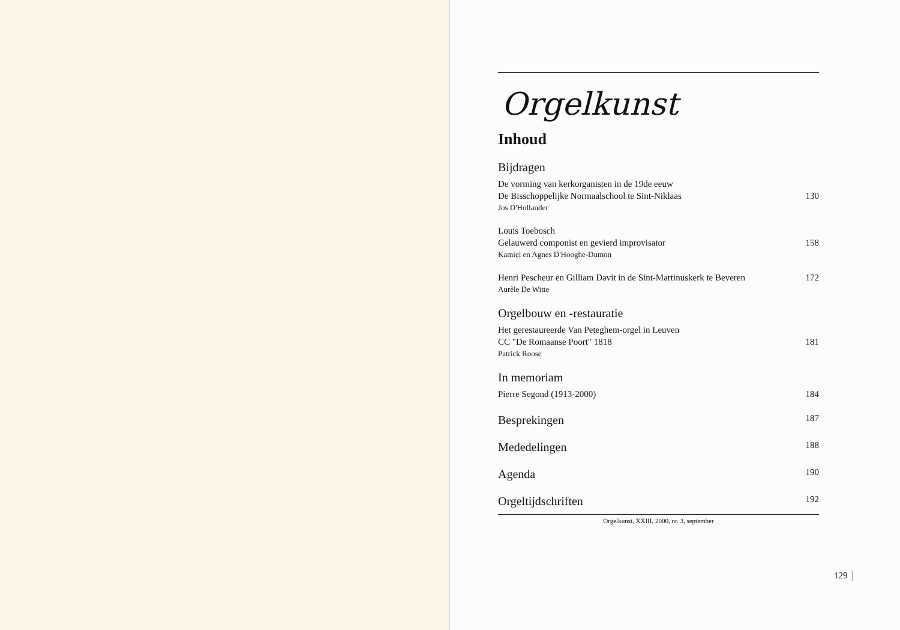Orgelkunst
Inhoud
Bijdragen
De vorming van kerkorganisten in de 19de eeuw
De Bisschoppelijke Normaalschool te Sint-Niklaas 130
Jos D'Hollander
Louis Toebosch
Gelauwerd componist en gevierd improvisator 158
Kamiel en Agnes D'Hooghe-Dumon
Henri Pescheur en Gilliam Davit in de Sint-Martinuskerk te Beveren 172
Aurèle De Witte
Orgelbouw en -restauratie
Het gerestaureerde Van Peteghem-orgel in Leuven
CC "De Romaanse Poort" 1818 181
Patrick Roose
In memoriam
Pierre Segond (1913-2000) 184
Besprekingen 187
Mededelingen 188
Agenda 190
Orgeltijdschriften 192
Orgelkunst, XXIII, 2000, nr. 3, september
129